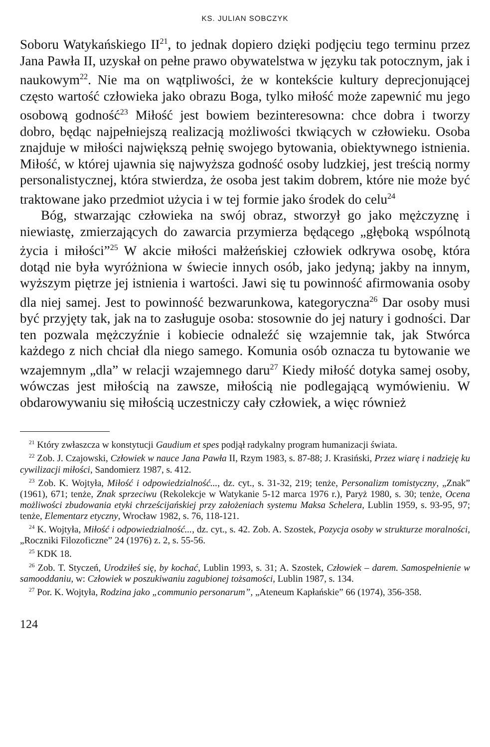KS. JULIAN SOBCZYK
Soboru Watykańskiego II<sup>21</sup>, to jednak dopiero dzięki podjęciu tego terminu przez Jana Pawła II, uzyskał on pełne prawo obywatelstwa w języku tak potocznym, jak i naukowym<sup>22</sup>. Nie ma on wątpliwości, że w kontekście kultury deprecjonującej często wartość człowieka jako obrazu Boga, tylko miłość może zapewnić mu jego osobową godność<sup>23</sup> Miłość jest bowiem bezinteresowna: chce dobra i tworzy dobro, będąc najpełniejszą realizacją możliwości tkwiących w człowieku. Osoba znajduje w miłości największą pełnię swojego bytowania, obiektywnego istnienia. Miłość, w której ujawnia się najwyższa godność osoby ludzkiej, jest treścią normy personalistycznej, która stwierdza, że osoba jest takim dobrem, które nie może być traktowane jako przedmiot użycia i w tej formie jako środek do celu<sup>24</sup>
Bóg, stwarzając człowieka na swój obraz, stworzył go jako mężczyznę i niewiastę, zmierzających do zawarcia przymierza będącego „głęboką wspólnotą życia i miłości”<sup>25</sup> W akcie miłości małżeńskiej człowiek odkrywa osobę, która dotąd nie była wyróżniona w świecie innych osób, jako jedyną; jakby na innym, wyższym piętrze jej istnienia i wartości. Jawi się tu powinność afirmowania osoby dla niej samej. Jest to powinność bezwarunkowa, kategoryczna<sup>26</sup> Dar osoby musi być przyjęty tak, jak na to zasługuje osoba: stosownie do jej natury i godności. Dar ten pozwala mężczyźnie i kobiecie odnaleźć się wzajemnie tak, jak Stwórca każdego z nich chciał dla niego samego. Komunia osób oznacza tu bytowanie we wzajemnym „dla” w relacji wzajemnego daru<sup>27</sup> Kiedy miłość dotyka samej osoby, wówczas jest miłością na zawsze, miłością nie podlegającą wymówieniu. W obdarowywaniu się miłością uczestniczy cały człowiek, a więc również
<sup>21</sup> Który zwłaszcza w konstytucji Gaudium et spes podjął radykalny program humanizacji świata.
<sup>22</sup> Zob. J. Czajowski, Człowiek w nauce Jana Pawła II, Rzym 1983, s. 87-88; J. Krasiński, Przez wiarę i nadzieję ku cywilizacji miłości, Sandomierz 1987, s. 412.
<sup>23</sup> Zob. K. Wojtyła, Miłość i odpowiedzialność..., dz. cyt., s. 31-32, 219; tenże, Personalizm tomistyczny, „Znak” (1961), 671; tenże, Znak sprzeciwu (Rekolekcje w Watykanie 5-12 marca 1976 r.), Paryż 1980, s. 30; tenże, Ocena możliwości zbudowania etyki chrześcijańskiej przy założeniach systemu Maksa Schelera, Lublin 1959, s. 93-95, 97; tenże, Elementarz etyczny, Wrocław 1982, s. 76, 118-121.
<sup>24</sup> K. Wojtyła, Miłość i odpowiedzialność..., dz. cyt., s. 42. Zob. A. Szostek, Pozycja osoby w strukturze moralności, „Roczniki Filozoficzne” 24 (1976) z. 2, s. 55-56.
<sup>25</sup> KDK 18.
<sup>26</sup> Zob. T. Styczeń, Urodziłeś się, by kochać, Lublin 1993, s. 31; A. Szostek, Człowiek – darem. Samospełnienie w samooddaniu, w: Człowiek w poszukiwaniu zagubionej tożsamości, Lublin 1987, s. 134.
<sup>27</sup> Por. K. Wojtyła, Rodzina jako „communio personarum”, „Ateneum Kapłańskie” 66 (1974), 356-358.
124